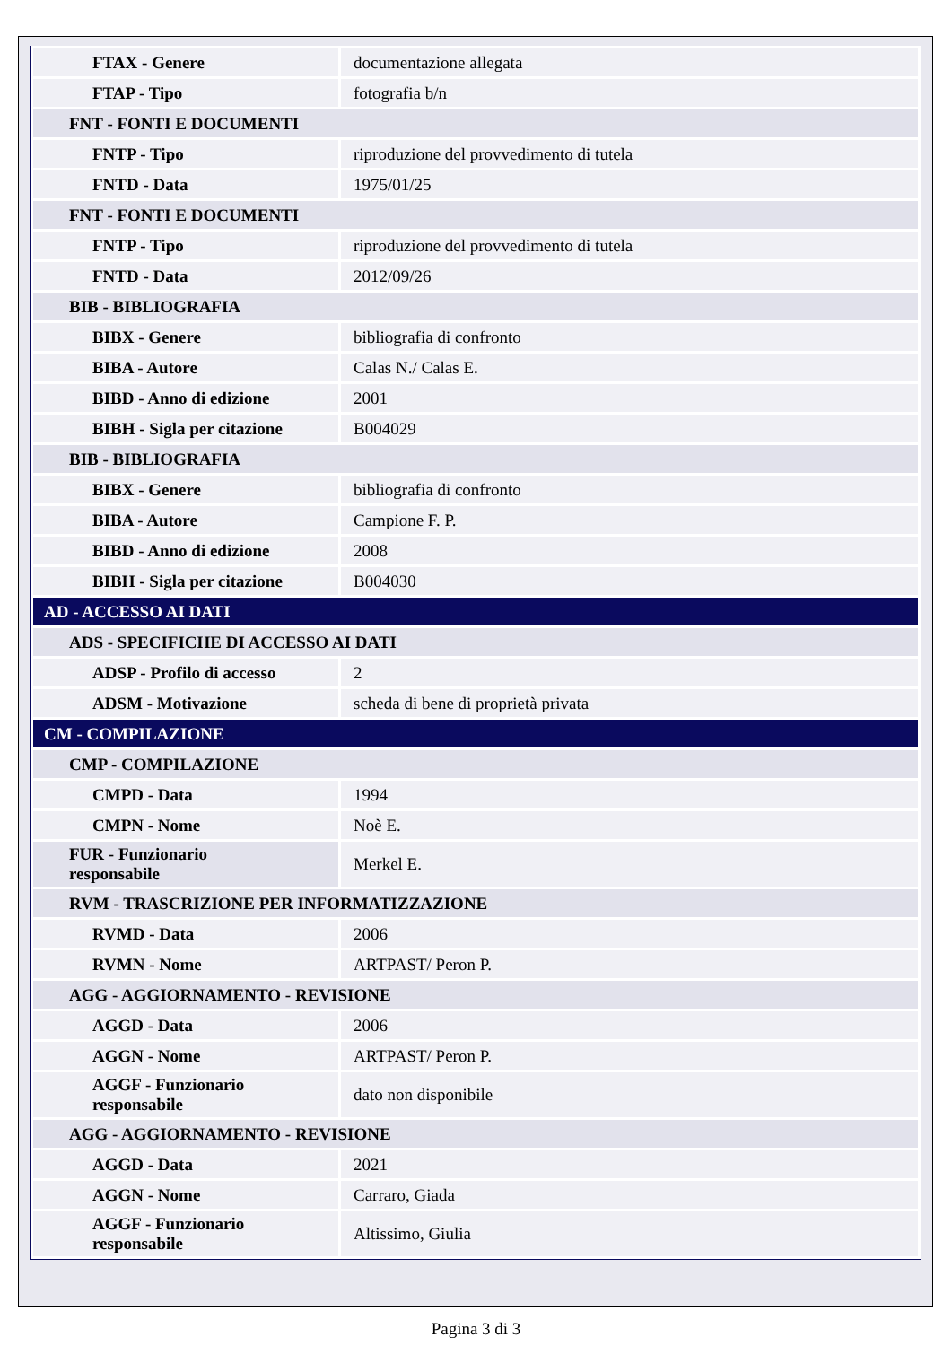| FTAX - Genere | documentazione allegata |
| FTAP - Tipo | fotografia b/n |
| FNT - FONTI E DOCUMENTI | |
| FNTP - Tipo | riproduzione del provvedimento di tutela |
| FNTD - Data | 1975/01/25 |
| FNT - FONTI E DOCUMENTI | |
| FNTP - Tipo | riproduzione del provvedimento di tutela |
| FNTD - Data | 2012/09/26 |
| BIB - BIBLIOGRAFIA | |
| BIBX - Genere | bibliografia di confronto |
| BIBA - Autore | Calas N./ Calas E. |
| BIBD - Anno di edizione | 2001 |
| BIBH - Sigla per citazione | B004029 |
| BIB - BIBLIOGRAFIA | |
| BIBX - Genere | bibliografia di confronto |
| BIBA - Autore | Campione F. P. |
| BIBD - Anno di edizione | 2008 |
| BIBH - Sigla per citazione | B004030 |
| AD - ACCESSO AI DATI | |
| ADS - SPECIFICHE DI ACCESSO AI DATI | |
| ADSP - Profilo di accesso | 2 |
| ADSM - Motivazione | scheda di bene di proprietà privata |
| CM - COMPILAZIONE | |
| CMP - COMPILAZIONE | |
| CMPD - Data | 1994 |
| CMPN - Nome | Noè E. |
| FUR - Funzionario responsabile | Merkel E. |
| RVM - TRASCRIZIONE PER INFORMATIZZAZIONE | |
| RVMD - Data | 2006 |
| RVMN - Nome | ARTPAST/ Peron P. |
| AGG - AGGIORNAMENTO - REVISIONE | |
| AGGD - Data | 2006 |
| AGGN - Nome | ARTPAST/ Peron P. |
| AGGF - Funzionario responsabile | dato non disponibile |
| AGG - AGGIORNAMENTO - REVISIONE | |
| AGGD - Data | 2021 |
| AGGN - Nome | Carraro, Giada |
| AGGF - Funzionario responsabile | Altissimo, Giulia |
Pagina 3 di 3